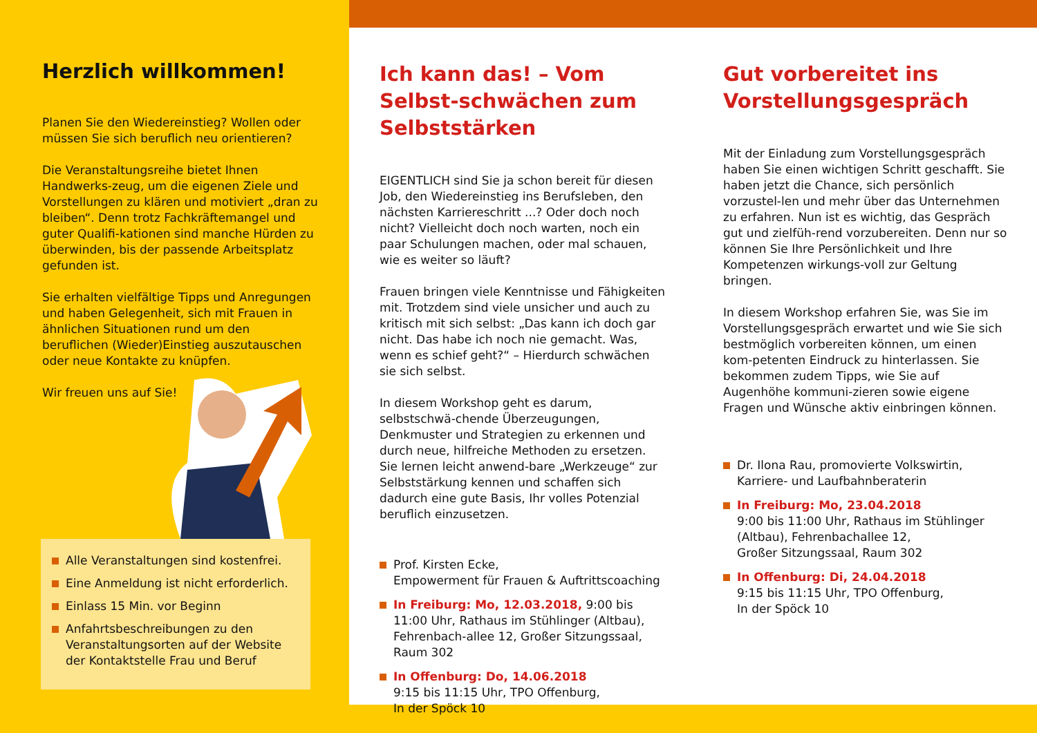Herzlich willkommen!
Planen Sie den Wiedereinstieg? Wollen oder müssen Sie sich beruflich neu orientieren?
Die Veranstaltungsreihe bietet Ihnen Handwerks-zeug, um die eigenen Ziele und Vorstellungen zu klären und motiviert „dran zu bleiben“. Denn trotz Fachkräftemangel und guter Qualifi-kationen sind manche Hürden zu überwinden, bis der passende Arbeitsplatz gefunden ist.
Sie erhalten vielfältige Tipps und Anregungen und haben Gelegenheit, sich mit Frauen in ähnlichen Situationen rund um den beruflichen (Wieder)Einstieg auszutauschen oder neue Kontakte zu knüpfen.
Wir freuen uns auf Sie!
Alle Veranstaltungen sind kostenfrei.
Eine Anmeldung ist nicht erforderlich.
Einlass 15 Min. vor Beginn
Anfahrtsbeschreibungen zu den Veranstaltungsorten auf der Website der Kontaktstelle Frau und Beruf
Ich kann das! – Vom Selbst-schwächen zum Selbststärken
EIGENTLICH sind Sie ja schon bereit für diesen Job, den Wiedereinstieg ins Berufsleben, den nächsten Karriereschritt ...? Oder doch noch nicht? Vielleicht doch noch warten, noch ein paar Schulungen machen, oder mal schauen, wie es weiter so läuft?
Frauen bringen viele Kenntnisse und Fähigkeiten mit. Trotzdem sind viele unsicher und auch zu kritisch mit sich selbst: „Das kann ich doch gar nicht. Das habe ich noch nie gemacht. Was, wenn es schief geht?“ – Hierdurch schwächen sie sich selbst.
In diesem Workshop geht es darum, selbstschwä-chende Überzeugungen, Denkmuster und Strategien zu erkennen und durch neue, hilfreiche Methoden zu ersetzen. Sie lernen leicht anwend-bare „Werkzeuge“ zur Selbststärkung kennen und schaffen sich dadurch eine gute Basis, Ihr volles Potenzial beruflich einzusetzen.
Prof. Kirsten Ecke,
Empowerment für Frauen & Auftrittscoaching
In Freiburg: Mo, 12.03.2018, 9:00 bis 11:00 Uhr, Rathaus im Stühlinger (Altbau), Fehrenbach-allee 12, Großer Sitzungssaal, Raum 302
In Offenburg: Do, 14.06.2018
9:15 bis 11:15 Uhr, TPO Offenburg,
In der Spöck 10
Gut vorbereitet ins Vorstellungsgespräch
Mit der Einladung zum Vorstellungsgespräch haben Sie einen wichtigen Schritt geschafft. Sie haben jetzt die Chance, sich persönlich vorzustel-len und mehr über das Unternehmen zu erfahren. Nun ist es wichtig, das Gespräch gut und zielfüh-rend vorzubereiten. Denn nur so können Sie Ihre Persönlichkeit und Ihre Kompetenzen wirkungs-voll zur Geltung bringen.
In diesem Workshop erfahren Sie, was Sie im Vorstellungsgespräch erwartet und wie Sie sich bestmöglich vorbereiten können, um einen kom-petenten Eindruck zu hinterlassen. Sie bekommen zudem Tipps, wie Sie auf Augenhöhe kommuni-zieren sowie eigene Fragen und Wünsche aktiv einbringen können.
Dr. Ilona Rau, promovierte Volkswirtin,
Karriere- und Laufbahnberaterin
In Freiburg: Mo, 23.04.2018
9:00 bis 11:00 Uhr, Rathaus im Stühlinger (Altbau), Fehrenbachallee 12,
Großer Sitzungssaal, Raum 302
In Offenburg: Di, 24.04.2018
9:15 bis 11:15 Uhr, TPO Offenburg,
In der Spöck 10